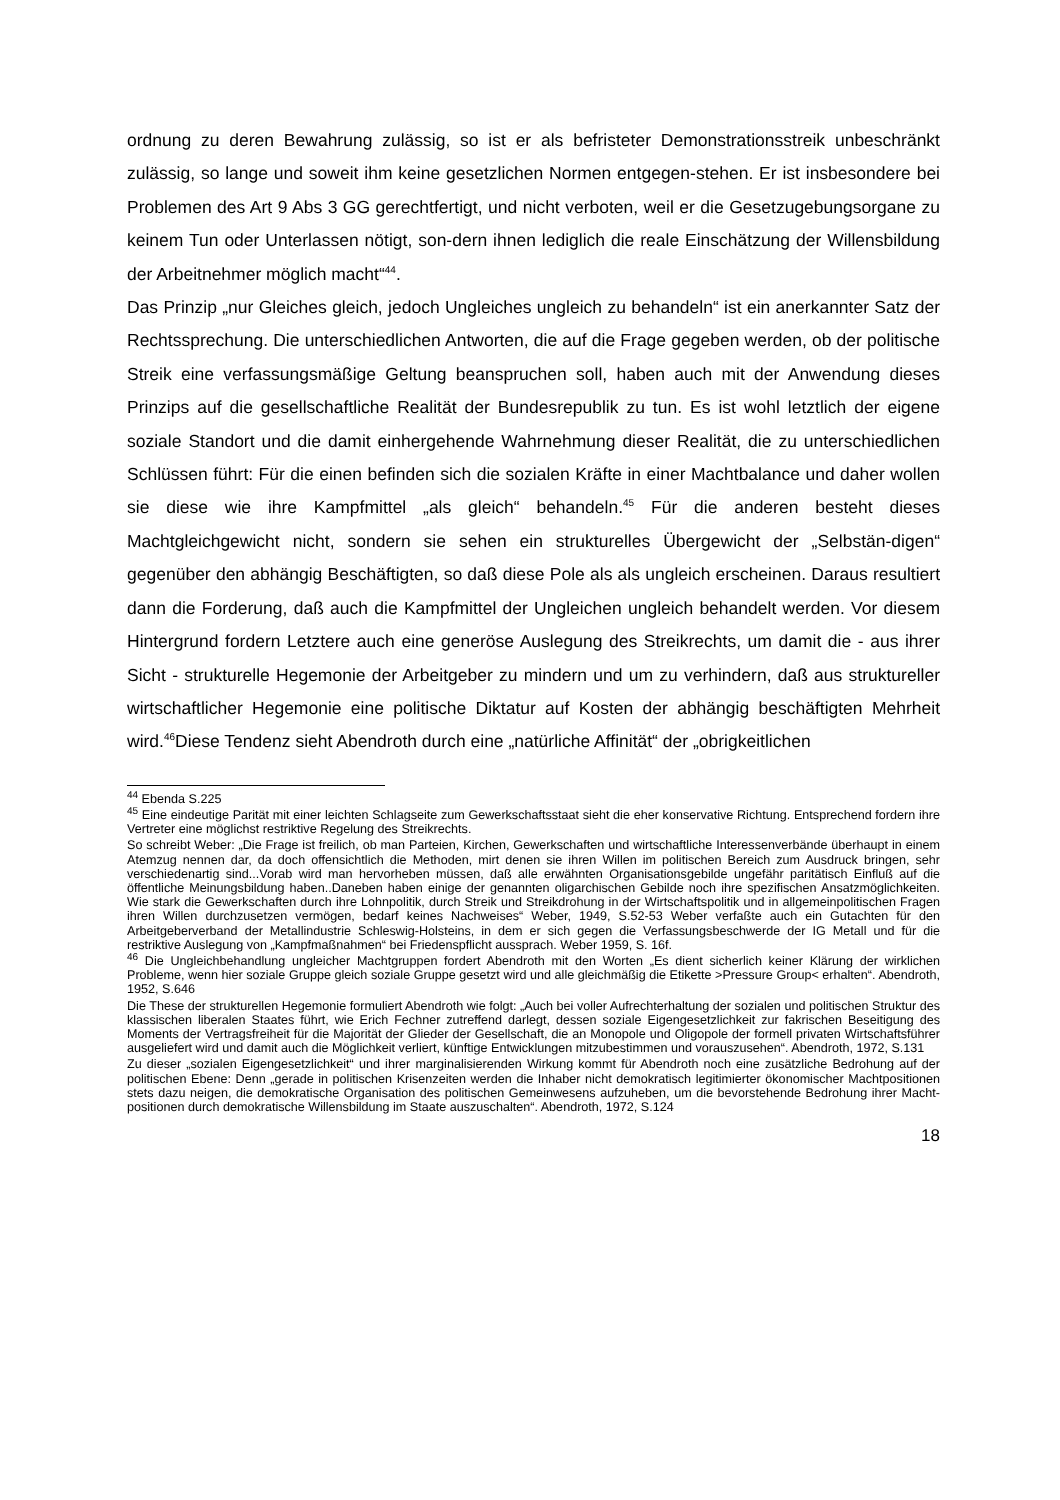ordnung zu deren Bewahrung zulässig, so ist er als befristeter Demonstrationsstreik unbeschränkt zulässig, so lange und soweit ihm keine gesetzlichen Normen entgegen-stehen. Er ist insbesondere bei Problemen des Art 9 Abs 3 GG gerechtfertigt, und nicht verboten, weil er die Gesetzugebungsorgane zu keinem Tun oder Unterlassen nötigt, son-dern ihnen lediglich die reale Einschätzung der Willensbildung der Arbeitnehmer möglich macht“<sup>44</sup>.
Das Prinzip „nur Gleiches gleich, jedoch Ungleiches ungleich zu behandeln“ ist ein anerkannter Satz der Rechtssprechung. Die unterschiedlichen Antworten, die auf die Frage gegeben werden, ob der politische Streik eine verfassungsmäßige Geltung beanspruchen soll, haben auch mit der Anwendung dieses Prinzips auf die gesellschaftliche Realität der Bundesrepublik zu tun. Es ist wohl letztlich der eigene soziale Standort und die damit einhergehende Wahrnehmung dieser Realität, die zu unterschiedlichen Schlüssen führt: Für die einen befinden sich die sozialen Kräfte in einer Machtbalance und daher wollen sie diese wie ihre Kampfmittel „als gleich“ behandeln.<sup>45</sup> Für die anderen besteht dieses Machtgleichgewicht nicht, sondern sie sehen ein strukturelles Übergewicht der „Selbstän-digen“ gegenüber den abhängig Beschäftigten, so daß diese Pole als als ungleich erscheinen. Daraus resultiert dann die Forderung, daß auch die Kampfmittel der Ungleichen ungleich behandelt werden. Vor diesem Hintergrund fordern Letztere auch eine generöse Auslegung des Streikrechts, um damit die - aus ihrer Sicht - strukturelle Hegemonie der Arbeitgeber zu mindern und um zu verhindern, daß aus struktureller wirtschaftlicher Hegemonie eine politische Diktatur auf Kosten der abhängig beschäftigten Mehrheit wird.<sup>46</sup>Diese Tendenz sieht Abendroth durch eine „natürliche Affinität“ der „obrigkeitlichen
<sup>44</sup> Ebenda S.225
<sup>45</sup> Eine eindeutige Parität mit einer leichten Schlagseite zum Gewerkschaftsstaat sieht die eher konservative Richtung. Entsprechend fordern ihre Vertreter eine möglichst restriktive Regelung des Streikrechts.
So schreibt Weber: „Die Frage ist freilich, ob man Parteien, Kirchen, Gewerkschaften und wirtschaftliche Interessenverbände überhaupt in einem Atemzug nennen dar, da doch offensichtlich die Methoden, mirt denen sie ihren Willen im politischen Bereich zum Ausdruck bringen, sehr verschiedenartig sind...Vorab wird man hervorheben müssen, daß alle erwähnten Organisationsgebilde ungefähr paritätisch Einfluß auf die öffentliche Meinungsbildung haben..Daneben haben einige der genannten oligarchischen Gebilde noch ihre spezifischen Ansatzmöglichkeiten. Wie stark die Gewerkschaften durch ihre Lohnpolitik, durch Streik und Streikdrohung in der Wirtschaftspolitik und in allgemeinpolitischen Fragen ihren Willen durchzusetzen vermögen, bedarf keines Nachweises“ Weber, 1949, S.52-53 Weber verfaßte auch ein Gutachten für den Arbeitgeberverband der Metallindustrie Schleswig-Holsteins, in dem er sich gegen die Verfassungsbeschwerde der IG Metall und für die restriktive Auslegung von „Kampfmaßnahmen“ bei Friedenspflicht aussprach. Weber 1959, S. 16f.
<sup>46</sup> Die Ungleichbehandlung ungleicher Machtgruppen fordert Abendroth mit den Worten „Es dient sicherlich keiner Klärung der wirklichen Probleme, wenn hier soziale Gruppe gleich soziale Gruppe gesetzt wird und alle gleichmäßig die Etikette >Pressure Group< erhalten“. Abendroth, 1952, S.646
Die These der strukturellen Hegemonie formuliert Abendroth wie folgt: „Auch bei voller Aufrechterhaltung der sozialen und politischen Struktur des klassischen liberalen Staates führt, wie Erich Fechner zutreffend darlegt, dessen soziale Eigengesetzlichkeit zur fakrischen Beseitigung des Moments der Vertragsfreiheit für die Majorität der Glieder der Gesellschaft, die an Monopole und Oligopole der formell privaten Wirtschaftsführer ausgeliefert wird und damit auch die Möglichkeit verliert, künftige Entwicklungen mitzubestimmen und vorauszusehen“. Abendroth, 1972, S.131
Zu dieser „sozialen Eigengesetzlichkeit“ und ihrer marginalisierenden Wirkung kommt für Abendroth noch eine zusätzliche Bedrohung auf der politischen Ebene: Denn „gerade in politischen Krisenzeiten werden die Inhaber nicht demokratisch legitimierter ökonomischer Machtpositionen stets dazu neigen, die demokratische Organisation des politischen Gemeinwesens aufzuheben, um die bevorstehende Bedrohung ihrer Macht-positionen durch demokratische Willensbildung im Staate auszuschalten“. Abendroth, 1972, S.124
18